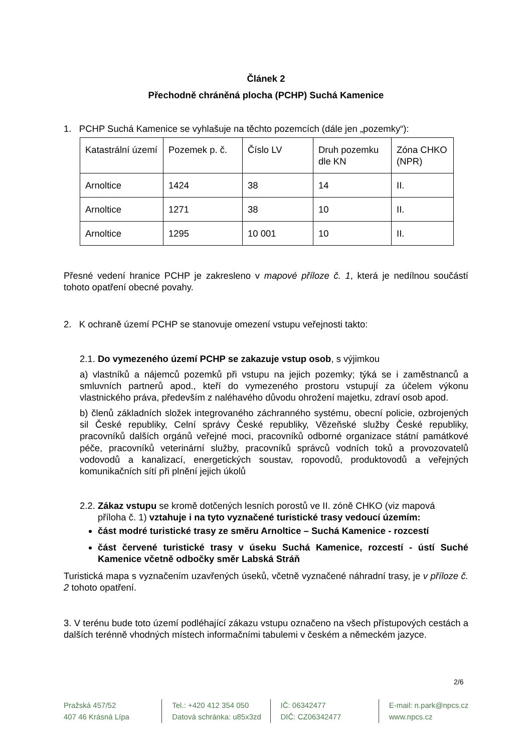Článek 2
Přechodně chráněná plocha (PCHP) Suchá Kamenice
1. PCHP Suchá Kamenice se vyhlašuje na těchto pozemcích (dále jen „pozemky“):
| Katastrální území | Pozemek p. č. | Číslo LV | Druh pozemku dle KN | Zóna CHKO (NPR) |
| Arnoltice | 1424 | 38 | 14 | II. |
| Arnoltice | 1271 | 38 | 10 | II. |
| Arnoltice | 1295 | 10 001 | 10 | II. |
Přesné vedení hranice PCHP je zakresleno v mapové příloze č. 1, která je nedílnou součástí tohoto opatření obecné povahy.
2. K ochraně území PCHP se stanovuje omezení vstupu veřejnosti takto:
2.1. Do vymezeného území PCHP se zakazuje vstup osob, s výjimkou
a) vlastníků a nájemců pozemků při vstupu na jejich pozemky; týká se i zaměstnanců a smluvních partnerů apod., kteří do vymezeného prostoru vstupují za účelem výkonu vlastnického práva, především z naléhavého důvodu ohrožení majetku, zdraví osob apod.
b) členů základních složek integrovaného záchranného systému, obecní policie, ozbrojených sil České republiky, Celní správy České republiky, Vězeňské služby České republiky, pracovníků dalších orgánů veřejné moci, pracovníků odborné organizace státní památkové péče, pracovníků veterinární služby, pracovníků správců vodních toků a provozovatelů vodovodů a kanalizací, energetických soustav, ropovodů, produktovodů a veřejných komunikačních sítí při plnění jejich úkolů
2.2. Zákaz vstupu se kromě dotčených lesních porostů ve II. zóně CHKO (viz mapová
příloha č. 1) vztahuje i na tyto vyznačené turistické trasy vedoucí územím:
část modré turistické trasy ze směru Arnoltice – Suchá Kamenice - rozcestí
část červené turistické trasy v úseku Suchá Kamenice, rozcestí - ústí Suché Kamenice včetně odbočky směr Labská Stráň
Turistická mapa s vyznačením uzavřených úseků, včetně vyznačené náhradní trasy, je v příloze č. 2 tohoto opatření.
3. V terénu bude toto území podléhající zákazu vstupu označeno na všech přístupových cestách a dalších terénně vhodných místech informačními tabulemi v českém a německém jazyce.
2/6
Pražská 457/52
407 46 Krásná Lípa
Tel.: +420 412 354 050
Datová schránka: u85x3zd
IČ: 06342477
DIČ: CZ06342477
E-mail: n.park@npcs.cz
www.npcs.cz